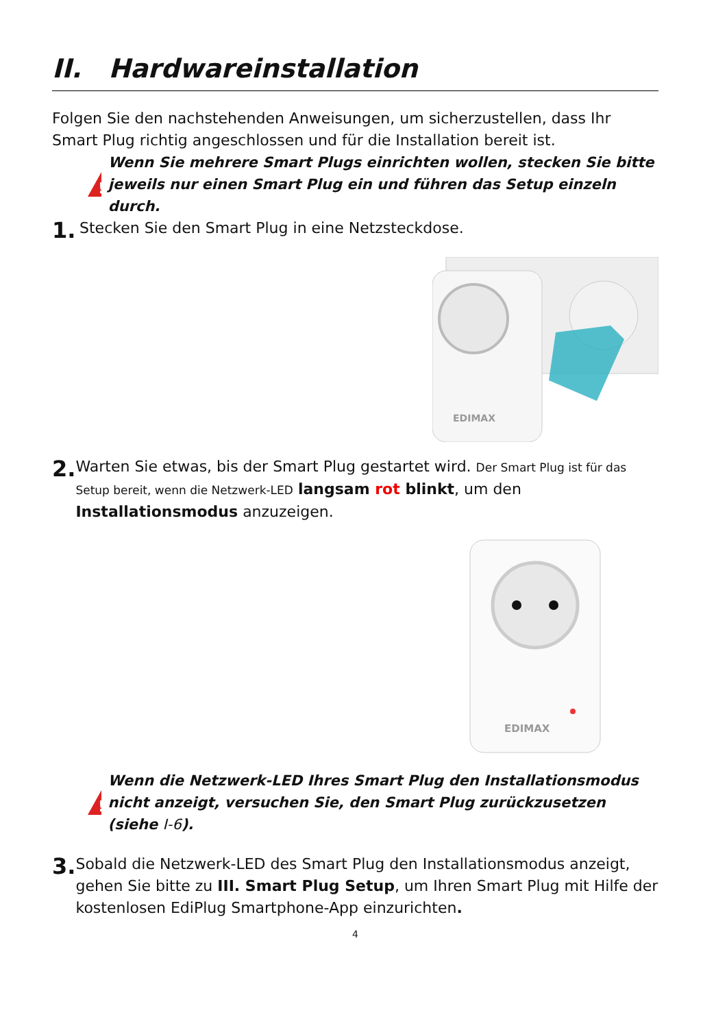II. Hardwareinstallation
Folgen Sie den nachstehenden Anweisungen, um sicherzustellen, dass Ihr Smart Plug richtig angeschlossen und für die Installation bereit ist.
!
Wenn Sie mehrere Smart Plugs einrichten wollen, stecken Sie bitte jeweils nur einen Smart Plug ein und führen das Setup einzeln durch.
1.
Stecken Sie den Smart Plug in eine Netzsteckdose.
EDIMAX
2.
Warten Sie etwas, bis der Smart Plug gestartet wird. Der Smart Plug ist für das Setup bereit, wenn die Netzwerk-LED langsam rot blinkt, um den Installationsmodus anzuzeigen.
EDIMAX
!
Wenn die Netzwerk-LED Ihres Smart Plug den Installationsmodus nicht anzeigt, versuchen Sie, den Smart Plug zurückzusetzen (siehe I-6).
3.
Sobald die Netzwerk-LED des Smart Plug den Installationsmodus anzeigt, gehen Sie bitte zu III. Smart Plug Setup, um Ihren Smart Plug mit Hilfe der kostenlosen EdiPlug Smartphone-App einzurichten.
4